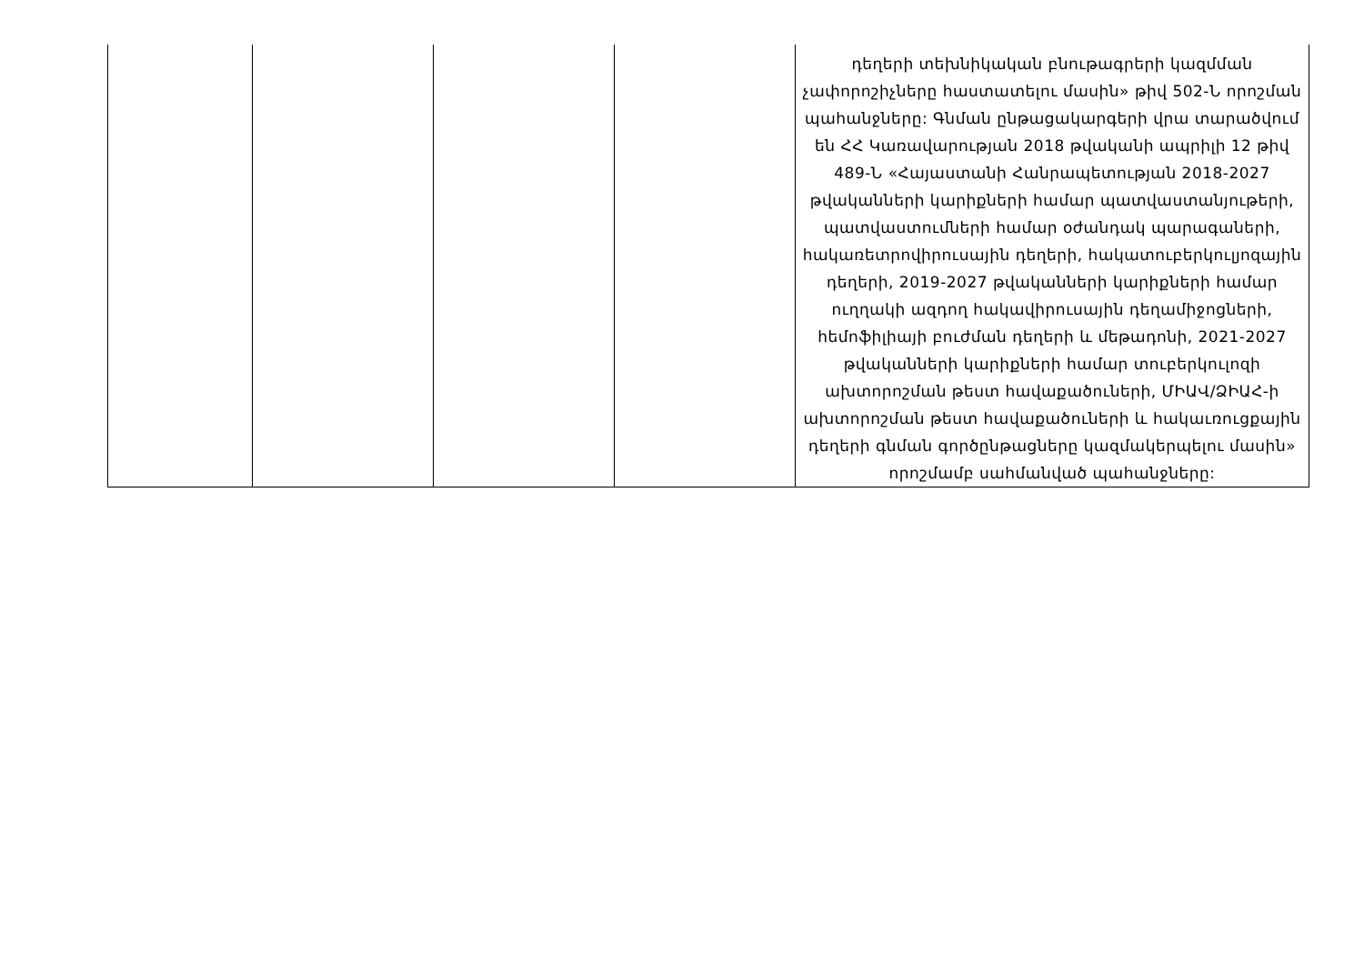| | | | | դեղերի տեխնիկական բնութագրերի կազմման չափորոշիչները հաստատելու մասին» թիվ 502-Ն որոշման պահանջները: Գնման ընթացակարգերի վրա տարածվում են ՀՀ Կառավարության 2018 թվականի ապրիլի 12 թիվ 489-Ն «Հայաստանի Հանրապետության 2018-2027 թվականների կարիքների համար պատվաստանյութերի, պատվաստումների համար օժանդակ պարագաների, հակառետրովիրուսային դեղերի, հակատուբերկուլյոզային դեղերի, 2019-2027 թվականների կարիքների համար ուղղակի ազդող հակավիրուսային դեղամիջոցների, հեմոֆիլիայի բուժման դեղերի և մեթադոնի, 2021-2027 թվականների կարիքների համար տուբերկուլոզի ախտորոշման թեստ հավաքածուների, ՄԻԱՎ/ՁԻԱՀ-ի ախտորոշման թեստ հավաքածուների և հակաւռուցքային դեղերի գնման գործընթացները կազմակերպելու մասին» որոշմամբ սահմանված պահանջները: |